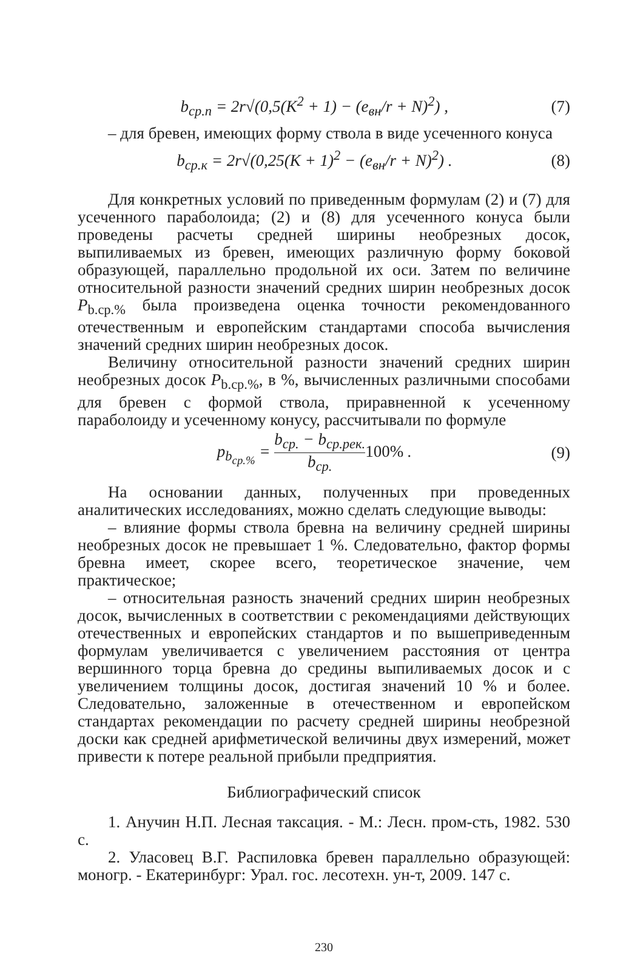b<sub>ср.п</sub> = 2r√(0,5(K<sup>2</sup> + 1) − (e<sub>вн</sub>/r + N)<sup>2</sup>) ,
(7)
– для бревен, имеющих форму ствола в виде усеченного конуса
b<sub>ср.к</sub> = 2r√(0,25(K + 1)<sup>2</sup> − (e<sub>вн</sub>/r + N)<sup>2</sup>) .
(8)
Для конкретных условий по приведенным формулам (2) и (7) для усеченного параболоида; (2) и (8) для усеченного конуса были проведены расчеты средней ширины необрезных досок, выпиливаемых из бревен, имеющих различную форму боковой образующей, параллельно продольной их оси. Затем по величине относительной разности значений средних ширин необрезных досок P<sub>b.ср.%</sub> была произведена оценка точности рекомендованного отечественным и европейским стандартами способа вычисления значений средних ширин необрезных досок.
Величину относительной разности значений средних ширин необрезных досок P<sub>b.ср.%</sub>, в %, вычисленных различными способами для бревен с формой ствола, приравненной к усеченному параболоиду и усеченному конусу, рассчитывали по формуле
p<sub>b<sub>ср.%</sub></sub> = b<sub>ср.</sub> − b<sub>ср.рек.</sub> b<sub>ср.</sub> 100% .
(9)
На основании данных, полученных при проведенных аналитических исследованиях, можно сделать следующие выводы:
– влияние формы ствола бревна на величину средней ширины необрезных досок не превышает 1 %. Следовательно, фактор формы бревна имеет, скорее всего, теоретическое значение, чем практическое;
– относительная разность значений средних ширин необрезных досок, вычисленных в соответствии с рекомендациями действующих отечественных и европейских стандартов и по вышеприведенным формулам увеличивается с увеличением расстояния от центра вершинного торца бревна до средины выпиливаемых досок и с увеличением толщины досок, достигая значений 10 % и более. Следовательно, заложенные в отечественном и европейском стандартах рекомендации по расчету средней ширины необрезной доски как средней арифметической величины двух измерений, может привести к потере реальной прибыли предприятия.
Библиографический список
1. Анучин Н.П. Лесная таксация. - М.: Лесн. пром-сть, 1982. 530 с.
2. Уласовец В.Г. Распиловка бревен параллельно образующей: моногр. - Екатеринбург: Урал. гос. лесотехн. ун-т, 2009. 147 с.
230